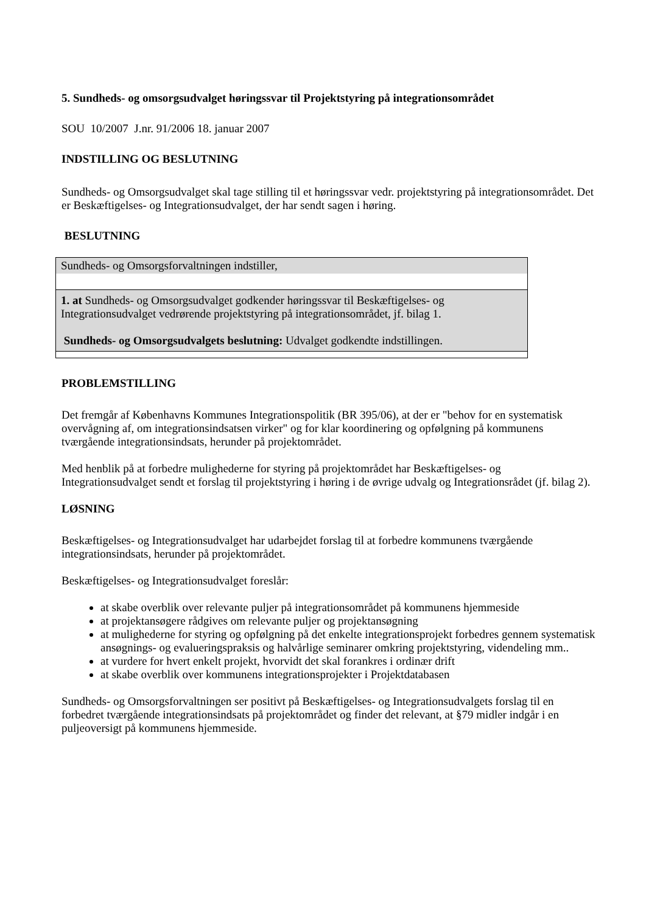5. Sundheds- og omsorgsudvalget høringssvar til Projektstyring på integrationsområdet
SOU 10/2007 J.nr. 91/2006 18. januar 2007
INDSTILLING OG BESLUTNING
Sundheds- og Omsorgsudvalget skal tage stilling til et høringssvar vedr. projektstyring på integrationsområdet. Det er Beskæftigelses- og Integrationsudvalget, der har sendt sagen i høring.
BESLUTNING
| Sundheds- og Omsorgsforvaltningen indstiller, |
| 1. at Sundheds- og Omsorgsudvalget godkender høringssvar til Beskæftigelses- og Integrationsudvalget vedrørende projektstyring på integrationsområdet, jf. bilag 1. Sundheds- og Omsorgsudvalgets beslutning: Udvalget godkendte indstillingen. |
PROBLEMSTILLING
Det fremgår af Københavns Kommunes Integrationspolitik (BR 395/06), at der er "behov for en systematisk overvågning af, om integrationsindsatsen virker" og for klar koordinering og opfølgning på kommunens tværgående integrationsindsats, herunder på projektområdet.
Med henblik på at forbedre mulighederne for styring på projektområdet har Beskæftigelses- og Integrationsudvalget sendt et forslag til projektstyring i høring i de øvrige udvalg og Integrationsrådet (jf. bilag 2).
LØSNING
Beskæftigelses- og Integrationsudvalget har udarbejdet forslag til at forbedre kommunens tværgående integrationsindsats, herunder på projektområdet.
Beskæftigelses- og Integrationsudvalget foreslår:
at skabe overblik over relevante puljer på integrationsområdet på kommunens hjemmeside
at projektansøgere rådgives om relevante puljer og projektansøgning
at mulighederne for styring og opfølgning på det enkelte integrationsprojekt forbedres gennem systematisk ansøgnings- og evalueringspraksis og halvårlige seminarer omkring projektstyring, videndeling mm..
at vurdere for hvert enkelt projekt, hvorvidt det skal forankres i ordinær drift
at skabe overblik over kommunens integrationsprojekter i Projektdatabasen
Sundheds- og Omsorgsforvaltningen ser positivt på Beskæftigelses- og Integrationsudvalgets forslag til en forbedret tværgående integrationsindsats på projektområdet og finder det relevant, at §79 midler indgår i en puljeoversigt på kommunens hjemmeside.